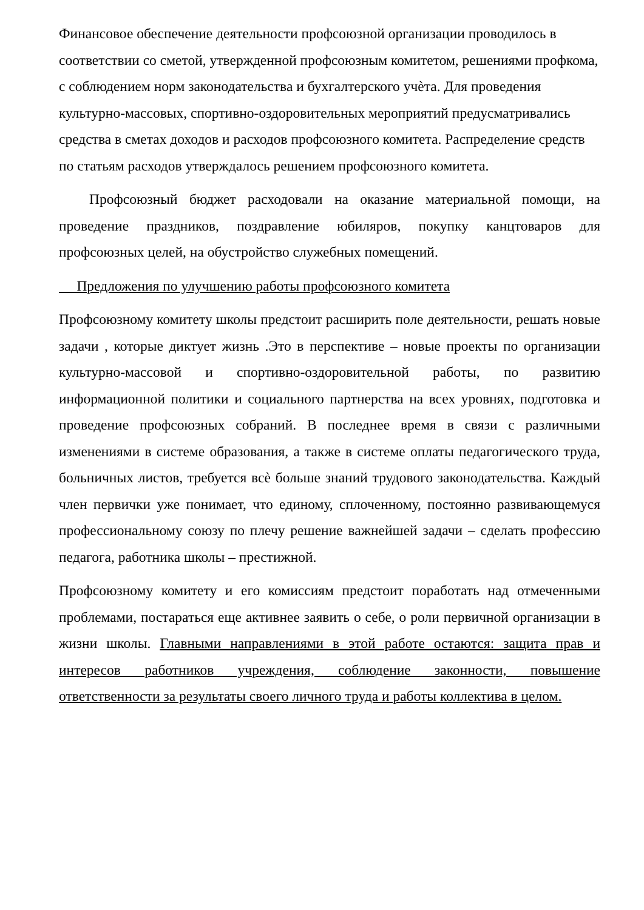Финансовое обеспечение деятельности профсоюзной организации проводилось в соответствии со сметой, утвержденной профсоюзным комитетом, решениями профкома, с соблюдением норм законодательства и бухгалтерского учѐта. Для проведения культурно-массовых, спортивно-оздоровительных мероприятий предусматривались средства в сметах доходов и расходов профсоюзного комитета. Распределение средств по статьям расходов утверждалось решением профсоюзного комитета.
Профсоюзный бюджет расходовали на оказание материальной помощи, на проведение праздников, поздравление юбиляров, покупку канцтоваров для профсоюзных целей, на обустройство служебных помещений.
Предложения по улучшению работы профсоюзного комитета
Профсоюзному комитету школы предстоит расширить поле деятельности, решать новые задачи , которые диктует жизнь .Это в перспективе – новые проекты по организации культурно-массовой и спортивно-оздоровительной работы, по развитию информационной политики и социального партнерства на всех уровнях, подготовка и проведение профсоюзных собраний. В последнее время в связи с различными изменениями в системе образования, а также в системе оплаты педагогического труда, больничных листов, требуется всѐ больше знаний трудового законодательства. Каждый член первички уже понимает, что единому, сплоченному, постоянно развивающемуся профессиональному союзу по плечу решение важнейшей задачи – сделать профессию педагога, работника школы – престижной.
Профсоюзному комитету и его комиссиям предстоит поработать над отмеченными проблемами, постараться еще активнее заявить о себе, о роли первичной организации в жизни школы. Главными направлениями в этой работе остаются: защита прав и интересов работников учреждения, соблюдение законности, повышение ответственности за результаты своего личного труда и работы коллектива в целом.